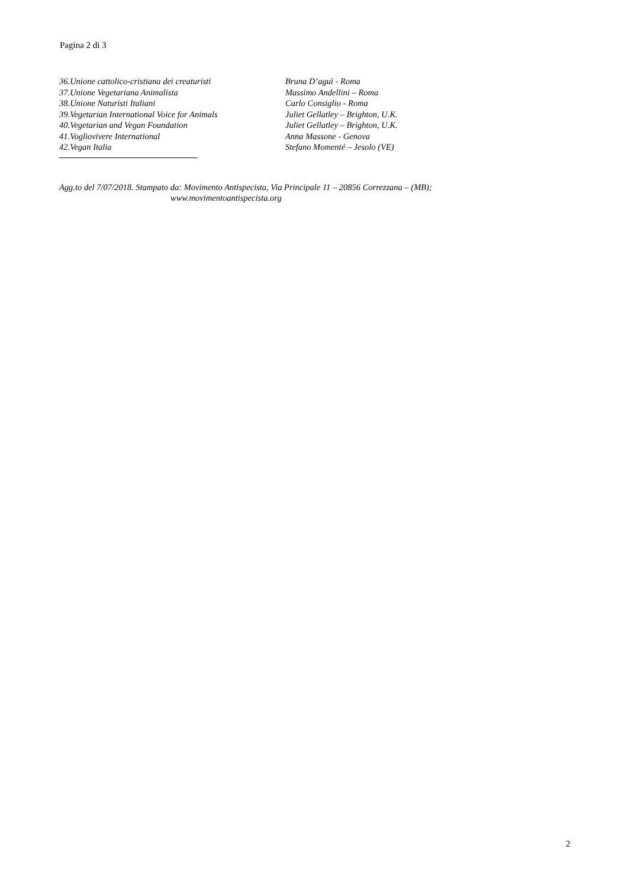Pagina 2 di 3
36.Unione cattolico-cristiana dei creaturisti
Bruna D’aguì - Roma
37.Unione Vegetariana Animalista Massimo Andellini – Roma
38.Unione Naturisti Italiani Carlo Consiglio - Roma
39.Vegetarian International Voice for Animals
Juliet Gellatley – Brighton, U.K.
40.Vegetarian and Vegan Foundation Juliet Gellatley – Brighton, U.K.
41.Vogliovivere International Anna Massone - Genova
42.Vegan Italia Stefano Momenté – Jesolo (VE)
Agg.to del 7/07/2018. Stampato da: Movimento Antispecista, Via Principale 11 – 20856 Correzzana – (MB);
www.movimentoantispecista.org
2